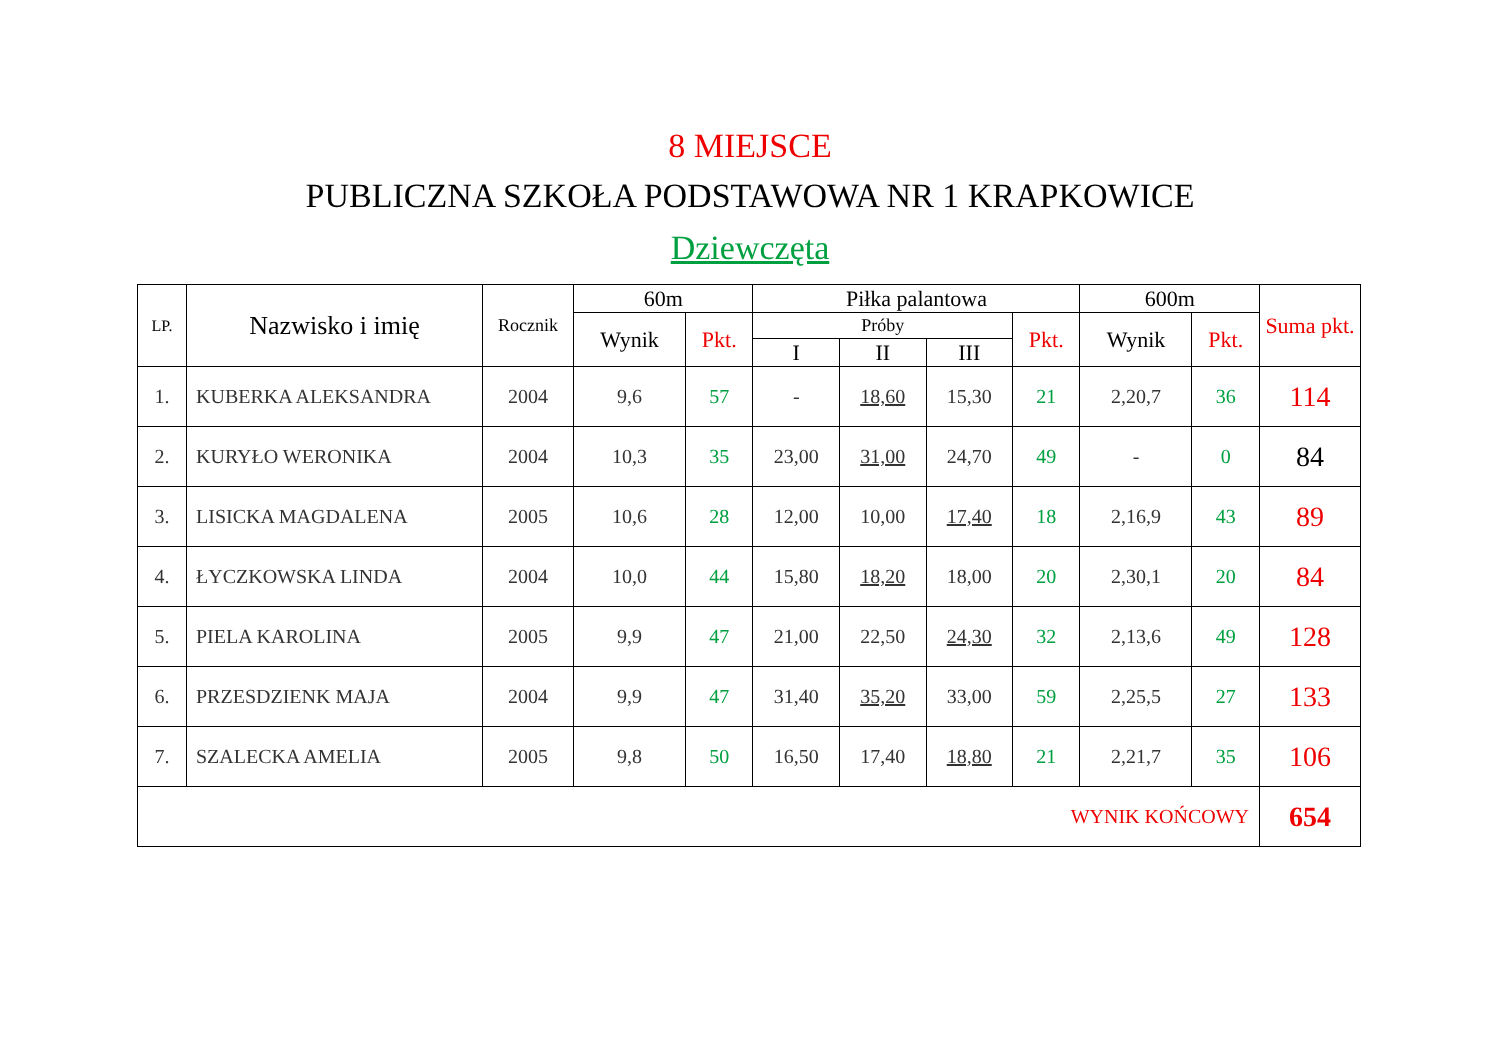8 MIEJSCE
PUBLICZNA SZKOŁA PODSTAWOWA NR 1 KRAPKOWICE
Dziewczęta
| LP. | Nazwisko i imię | Rocznik | 60m | | Piłka palantowa | | | | 600m | | Suma pkt. |
| --- | --- | --- | --- | --- | --- | --- | --- | --- | --- | --- | --- |
| | | | Wynik | Pkt. | Próby | | | Pkt. | Wynik | Pkt. | |
| | | | | | I | II | III | | | | |
| 1. | KUBERKA ALEKSANDRA | 2004 | 9,6 | 57 | - | 18,60 | 15,30 | 21 | 2,20,7 | 36 | 114 |
| 2. | KURYŁO WERONIKA | 2004 | 10,3 | 35 | 23,00 | 31,00 | 24,70 | 49 | - | 0 | 84 |
| 3. | LISICKA MAGDALENA | 2005 | 10,6 | 28 | 12,00 | 10,00 | 17,40 | 18 | 2,16,9 | 43 | 89 |
| 4. | ŁYCZKOWSKA LINDA | 2004 | 10,0 | 44 | 15,80 | 18,20 | 18,00 | 20 | 2,30,1 | 20 | 84 |
| 5. | PIELA KAROLINA | 2005 | 9,9 | 47 | 21,00 | 22,50 | 24,30 | 32 | 2,13,6 | 49 | 128 |
| 6. | PRZESDZIENK MAJA | 2004 | 9,9 | 47 | 31,40 | 35,20 | 33,00 | 59 | 2,25,5 | 27 | 133 |
| 7. | SZALECKA AMELIA | 2005 | 9,8 | 50 | 16,50 | 17,40 | 18,80 | 21 | 2,21,7 | 35 | 106 |
| WYNIK KOŃCOWY | | | | | | | | | | | 654 |